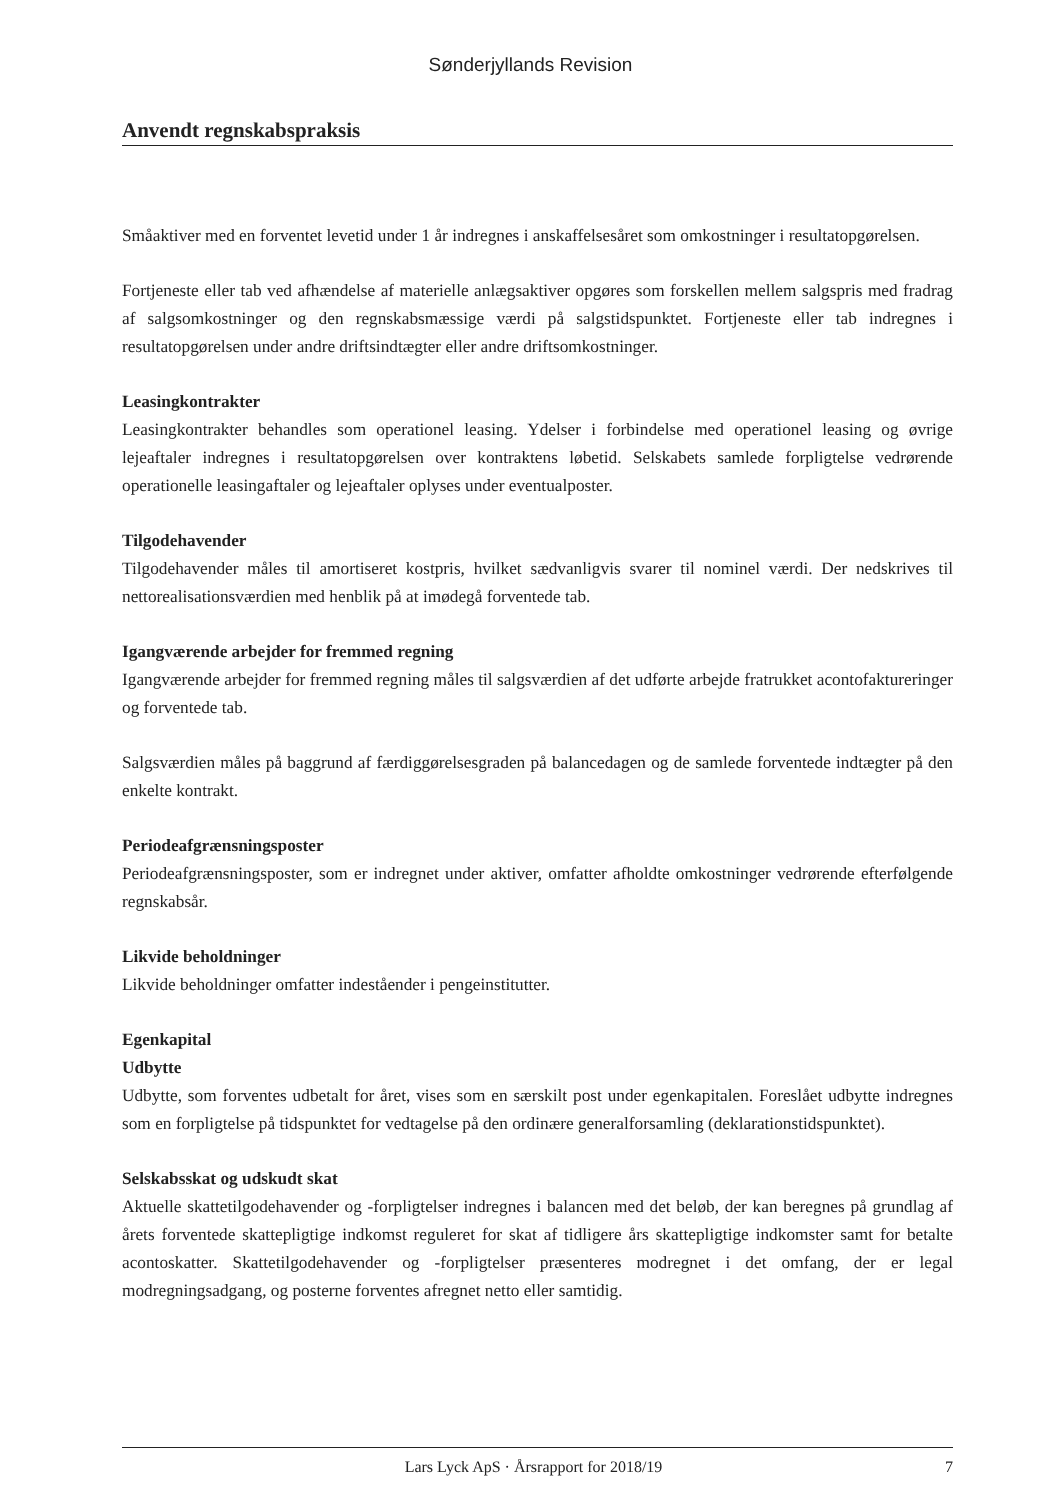Sønderjyllands Revision
Anvendt regnskabspraksis
Småaktiver med en forventet levetid under 1 år indregnes i anskaffelsesåret som omkostninger i resultatopgørelsen.
Fortjeneste eller tab ved afhændelse af materielle anlægsaktiver opgøres som forskellen mellem salgspris med fradrag af salgsomkostninger og den regnskabsmæssige værdi på salgstidspunktet. Fortjeneste eller tab indregnes i resultatopgørelsen under andre driftsindtægter eller andre driftsomkostninger.
Leasingkontrakter
Leasingkontrakter behandles som operationel leasing. Ydelser i forbindelse med operationel leasing og øvrige lejeaftaler indregnes i resultatopgørelsen over kontraktens løbetid. Selskabets samlede forpligtelse vedrørende operationelle leasingaftaler og lejeaftaler oplyses under eventualposter.
Tilgodehavender
Tilgodehavender måles til amortiseret kostpris, hvilket sædvanligvis svarer til nominel værdi. Der nedskrives til nettorealisationsværdien med henblik på at imødegå forventede tab.
Igangværende arbejder for fremmed regning
Igangværende arbejder for fremmed regning måles til salgsværdien af det udførte arbejde fratrukket acontofaktureringer og forventede tab.
Salgsværdien måles på baggrund af færdiggørelsesgraden på balancedagen og de samlede forventede indtægter på den enkelte kontrakt.
Periodeafgrænsningsposter
Periodeafgrænsningsposter, som er indregnet under aktiver, omfatter afholdte omkostninger vedrørende efterfølgende regnskabsår.
Likvide beholdninger
Likvide beholdninger omfatter indeståender i pengeinstitutter.
Egenkapital
Udbytte
Udbytte, som forventes udbetalt for året, vises som en særskilt post under egenkapitalen. Foreslået udbytte indregnes som en forpligtelse på tidspunktet for vedtagelse på den ordinære generalforsamling (deklarationstidspunktet).
Selskabsskat og udskudt skat
Aktuelle skattetilgodehavender og -forpligtelser indregnes i balancen med det beløb, der kan beregnes på grundlag af årets forventede skattepligtige indkomst reguleret for skat af tidligere års skattepligtige indkomster samt for betalte acontoskatter. Skattetilgodehavender og -forpligtelser præsenteres modregnet i det omfang, der er legal modregningsadgang, og posterne forventes afregnet netto eller samtidig.
Lars Lyck ApS · Årsrapport for 2018/19 7